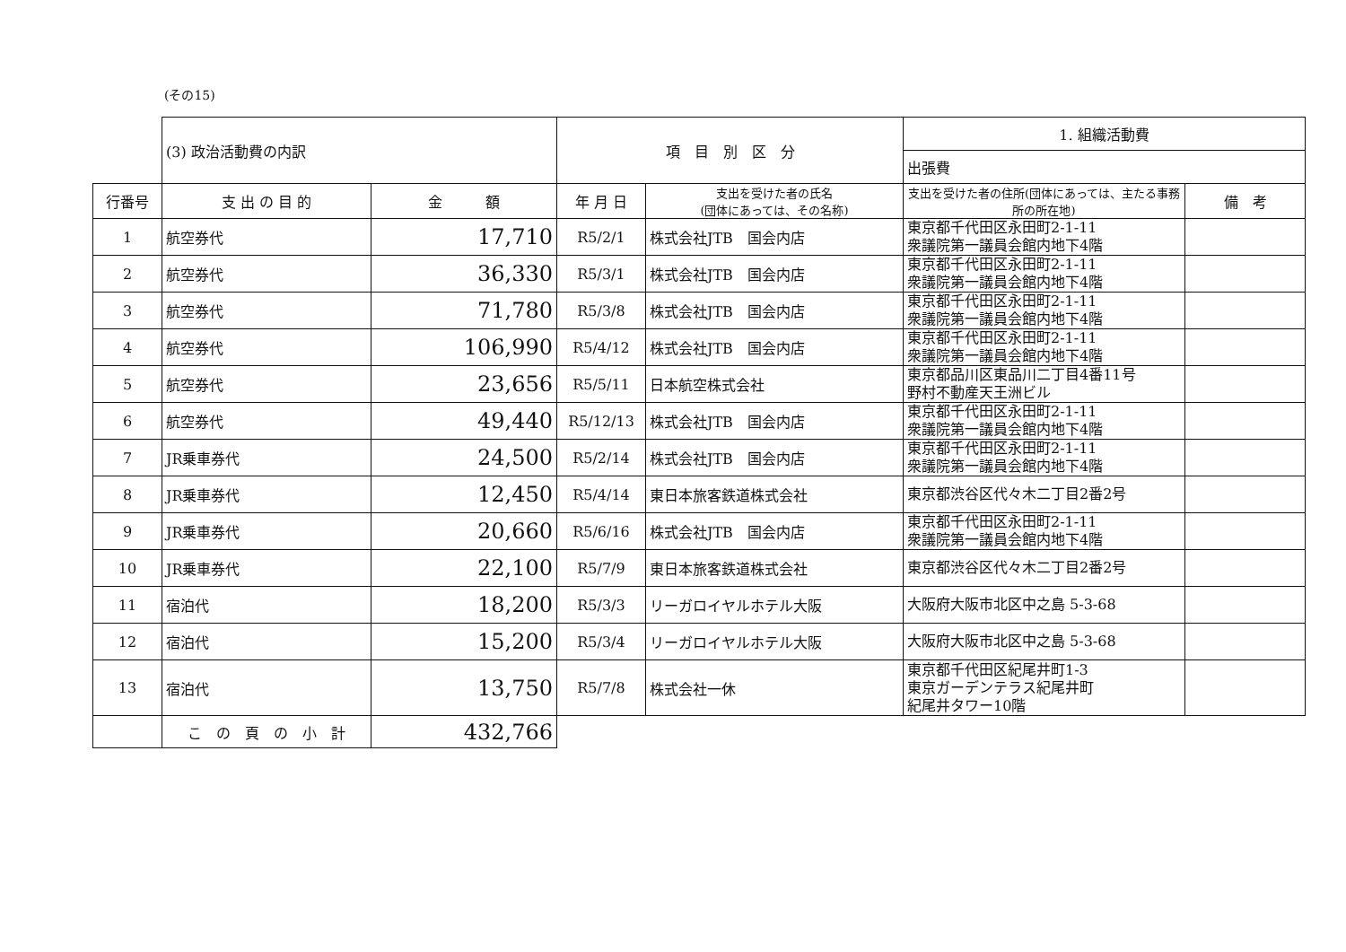(その15)
| | (3) 政治活動費の内訳 | | 項 目 別 区 分 | | 1. 組織活動費 | |
| | | | | | 出張費 | |
| 行番号 | 支 出 の 目 的 | 金 額 | 年 月 日 | 支出を受けた者の氏名 (団体にあっては、その名称) | 支出を受けた者の住所(団体にあっては、主たる事務所の所在地) | 備 考 |
| 1 | 航空券代 | 17,710 | R5/2/1 | 株式会社JTB 国会内店 | 東京都千代田区永田町2-1-11 衆議院第一議員会館内地下4階 | |
| 2 | 航空券代 | 36,330 | R5/3/1 | 株式会社JTB 国会内店 | 東京都千代田区永田町2-1-11 衆議院第一議員会館内地下4階 | |
| 3 | 航空券代 | 71,780 | R5/3/8 | 株式会社JTB 国会内店 | 東京都千代田区永田町2-1-11 衆議院第一議員会館内地下4階 | |
| 4 | 航空券代 | 106,990 | R5/4/12 | 株式会社JTB 国会内店 | 東京都千代田区永田町2-1-11 衆議院第一議員会館内地下4階 | |
| 5 | 航空券代 | 23,656 | R5/5/11 | 日本航空株式会社 | 東京都品川区東品川二丁目4番11号 野村不動産天王洲ビル | |
| 6 | 航空券代 | 49,440 | R5/12/13 | 株式会社JTB 国会内店 | 東京都千代田区永田町2-1-11 衆議院第一議員会館内地下4階 | |
| 7 | JR乗車券代 | 24,500 | R5/2/14 | 株式会社JTB 国会内店 | 東京都千代田区永田町2-1-11 衆議院第一議員会館内地下4階 | |
| 8 | JR乗車券代 | 12,450 | R5/4/14 | 東日本旅客鉄道株式会社 | 東京都渋谷区代々木二丁目2番2号 | |
| 9 | JR乗車券代 | 20,660 | R5/6/16 | 株式会社JTB 国会内店 | 東京都千代田区永田町2-1-11 衆議院第一議員会館内地下4階 | |
| 10 | JR乗車券代 | 22,100 | R5/7/9 | 東日本旅客鉄道株式会社 | 東京都渋谷区代々木二丁目2番2号 | |
| 11 | 宿泊代 | 18,200 | R5/3/3 | リーガロイヤルホテル大阪 | 大阪府大阪市北区中之島 5-3-68 | |
| 12 | 宿泊代 | 15,200 | R5/3/4 | リーガロイヤルホテル大阪 | 大阪府大阪市北区中之島 5-3-68 | |
| 13 | 宿泊代 | 13,750 | R5/7/8 | 株式会社一休 | 東京都千代田区紀尾井町1-3 東京ガーデンテラス紀尾井町 紀尾井タワー10階 | |
| | こ の 頁 の 小 計 | 432,766 | | | | |